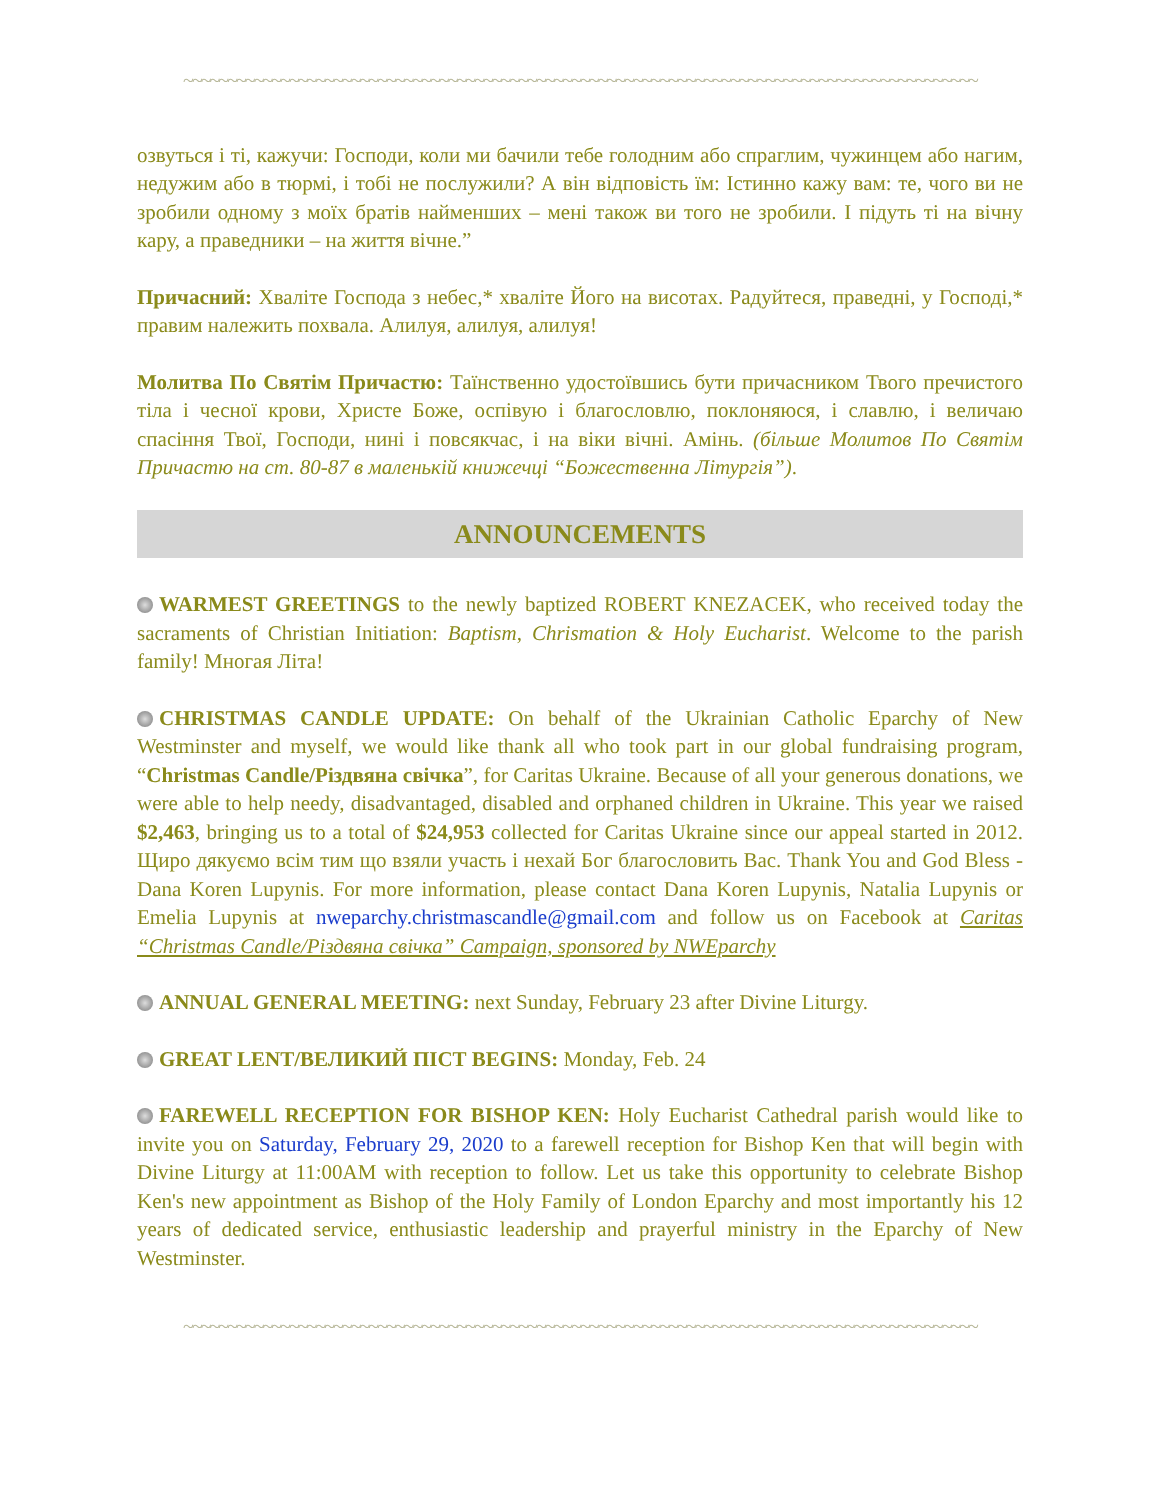~~~~~~~~~~~~~~~~~~~~~~~~~~~~~~~~~~~~~~~~~~~~~~~~~~~~~~~~~~~~~~~~~~~~~~~~~~~~~~~~~~~~~~~~~~
озвуться і ті, кажучи: Господи, коли ми бачили тебе голодним або спраглим, чужинцем або нагим, недужим або в тюрмі, і тобі не послужили? А він відповість їм: Істинно кажу вам: те, чого ви не зробили одному з моїх братів найменших – мені також ви того не зробили. І підуть ті на вічну кару, а праведники – на життя вічне.”
Причасний: Хваліте Господа з небес,* хваліте Його на висотах. Радуйтеся, праведні, у Господі,* правим належить похвала. Алилуя, алилуя, алилуя!
Молитва По Святім Причастю: Таїнственно удостоївшись бути причасником Твого пречистого тіла і чесної крови, Христе Боже, оспівую і благословлю, поклоняюся, і славлю, і величаю спасіння Твої, Господи, нині і повсякчас, і на віки вічні. Амінь. (більше Молитов По Святім Причастю на ст. 80-87 в маленькій книжечці “Божественна Літургія”).
ANNOUNCEMENTS
WARMEST GREETINGS to the newly baptized ROBERT KNEZACEK, who received today the sacraments of Christian Initiation: Baptism, Chrismation & Holy Eucharist. Welcome to the parish family! Многая Літа!
CHRISTMAS CANDLE UPDATE: On behalf of the Ukrainian Catholic Eparchy of New Westminster and myself, we would like thank all who took part in our global fundraising program, “Christmas Candle/Різдвяна свічка”, for Caritas Ukraine. Because of all your generous donations, we were able to help needy, disadvantaged, disabled and orphaned children in Ukraine. This year we raised $2,463, bringing us to a total of $24,953 collected for Caritas Ukraine since our appeal started in 2012. Щиро дякуємо всім тим що взяли участь і нехай Бог благословить Вас. Thank You and God Bless - Dana Koren Lupynis. For more information, please contact Dana Koren Lupynis, Natalia Lupynis or Emelia Lupynis at nweparchy.christmascandle@gmail.com and follow us on Facebook at Caritas “Christmas Candle/Різдвяна свічка” Campaign, sponsored by NWEparchy
ANNUAL GENERAL MEETING: next Sunday, February 23 after Divine Liturgy.
GREAT LENT/ВЕЛИКИЙ ПІСТ BEGINS: Monday, Feb. 24
FAREWELL RECEPTION FOR BISHOP KEN: Holy Eucharist Cathedral parish would like to invite you on Saturday, February 29, 2020 to a farewell reception for Bishop Ken that will begin with Divine Liturgy at 11:00AM with reception to follow. Let us take this opportunity to celebrate Bishop Ken's new appointment as Bishop of the Holy Family of London Eparchy and most importantly his 12 years of dedicated service, enthusiastic leadership and prayerful ministry in the Eparchy of New Westminster.
~~~~~~~~~~~~~~~~~~~~~~~~~~~~~~~~~~~~~~~~~~~~~~~~~~~~~~~~~~~~~~~~~~~~~~~~~~~~~~~~~~~~~~~~~~